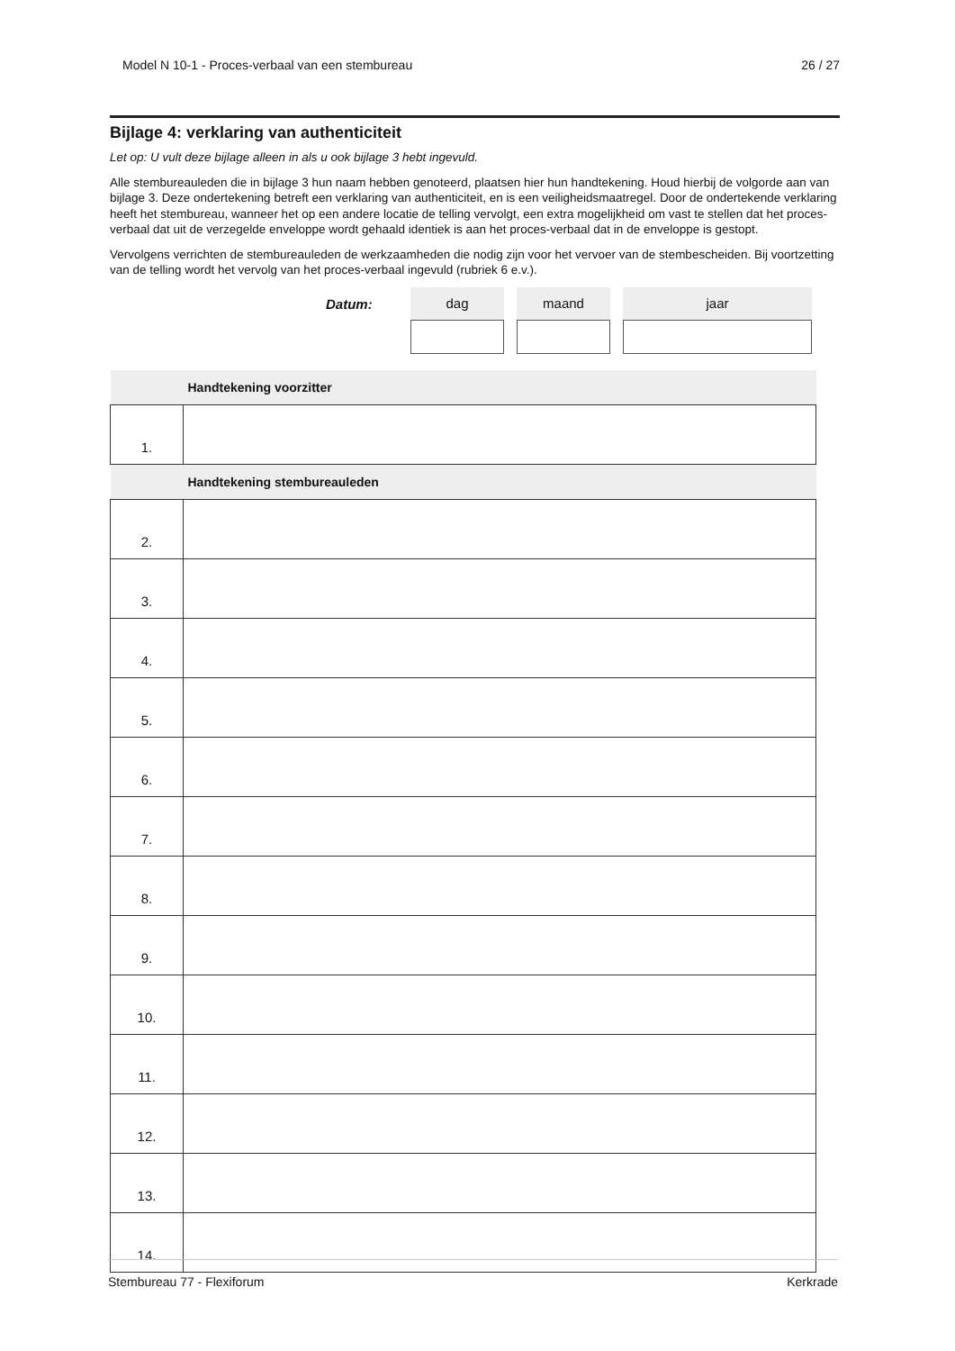Model N 10-1 - Proces-verbaal van een stembureau 26 / 27
Bijlage 4: verklaring van authenticiteit
Let op: U vult deze bijlage alleen in als u ook bijlage 3 hebt ingevuld.
Alle stembureauleden die in bijlage 3 hun naam hebben genoteerd, plaatsen hier hun handtekening. Houd hierbij de volgorde aan van bijlage 3. Deze ondertekening betreft een verklaring van authenticiteit, en is een veiligheidsmaatregel. Door de ondertekende verklaring heeft het stembureau, wanneer het op een andere locatie de telling vervolgt, een extra mogelijkheid om vast te stellen dat het proces-verbaal dat uit de verzegelde enveloppe wordt gehaald identiek is aan het proces-verbaal dat in de enveloppe is gestopt.
Vervolgens verrichten de stembureauleden de werkzaamheden die nodig zijn voor het vervoer van de stembescheiden. Bij voortzetting van de telling wordt het vervolg van het proces-verbaal ingevuld (rubriek 6 e.v.).
Datum:
dag maand jaar
| Handtekening voorzitter | |
| 1. | |
| Handtekening stembureauleden | |
| 2. | |
| 3. | |
| 4. | |
| 5. | |
| 6. | |
| 7. | |
| 8. | |
| 9. | |
| 10. | |
| 11. | |
| 12. | |
| 13. | |
| 14. | |
Stembureau 77 - Flexiforum Kerkrade